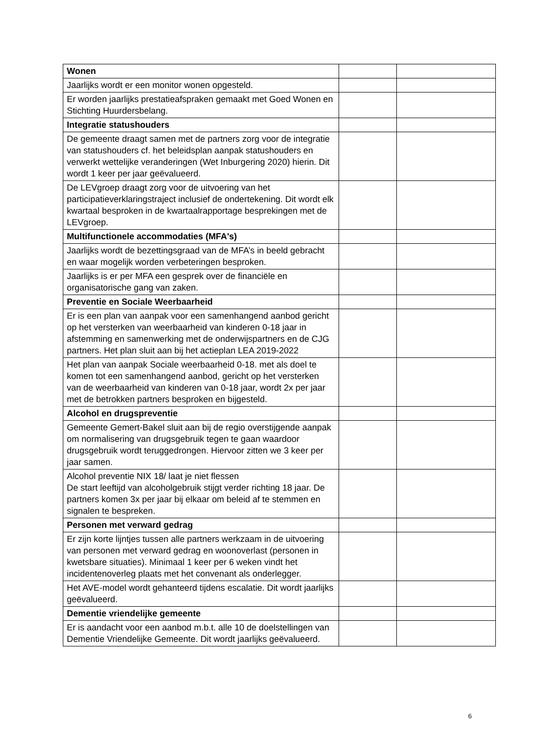| Wonen | | |
| Jaarlijks wordt er een monitor wonen opgesteld. | | |
| Er worden jaarlijks prestatieafspraken gemaakt met Goed Wonen en Stichting Huurdersbelang. | | |
| Integratie statushouders | | |
| De gemeente draagt samen met de partners zorg voor de integratie van statushouders cf. het beleidsplan aanpak statushouders en verwerkt wettelijke veranderingen (Wet Inburgering 2020) hierin. Dit wordt 1 keer per jaar geëvalueerd. | | |
| De LEVgroep draagt zorg voor de uitvoering van het participatieverklaringstraject inclusief de ondertekening. Dit wordt elk kwartaal besproken in de kwartaalrapportage besprekingen met de LEVgroep. | | |
| Multifunctionele accommodaties (MFA's) | | |
| Jaarlijks wordt de bezettingsgraad van de MFA’s in beeld gebracht en waar mogelijk worden verbeteringen besproken. | | |
| Jaarlijks is er per MFA een gesprek over de financiële en organisatorische gang van zaken. | | |
| Preventie en Sociale Weerbaarheid | | |
| Er is een plan van aanpak voor een samenhangend aanbod gericht op het versterken van weerbaarheid van kinderen 0-18 jaar in afstemming en samenwerking met de onderwijspartners en de CJG partners. Het plan sluit aan bij het actieplan LEA 2019-2022 | | |
| Het plan van aanpak Sociale weerbaarheid 0-18. met als doel te komen tot een samenhangend aanbod, gericht op het versterken van de weerbaarheid van kinderen van 0-18 jaar, wordt 2x per jaar met de betrokken partners besproken en bijgesteld. | | |
| Alcohol en drugspreventie | | |
| Gemeente Gemert-Bakel sluit aan bij de regio overstijgende aanpak om normalisering van drugsgebruik tegen te gaan waardoor drugsgebruik wordt teruggedrongen. Hiervoor zitten we 3 keer per jaar samen. | | |
| Alcohol preventie NIX 18/ laat je niet flessen De start leeftijd van alcoholgebruik stijgt verder richting 18 jaar. De partners komen 3x per jaar bij elkaar om beleid af te stemmen en signalen te bespreken. | | |
| Personen met verward gedrag | | |
| Er zijn korte lijntjes tussen alle partners werkzaam in de uitvoering van personen met verward gedrag en woonoverlast (personen in kwetsbare situaties). Minimaal 1 keer per 6 weken vindt het incidentenoverleg plaats met het convenant als onderlegger. | | |
| Het AVE-model wordt gehanteerd tijdens escalatie. Dit wordt jaarlijks geëvalueerd. | | |
| Dementie vriendelijke gemeente | | |
| Er is aandacht voor een aanbod m.b.t. alle 10 de doelstellingen van Dementie Vriendelijke Gemeente. Dit wordt jaarlijks geëvalueerd. | | |
6